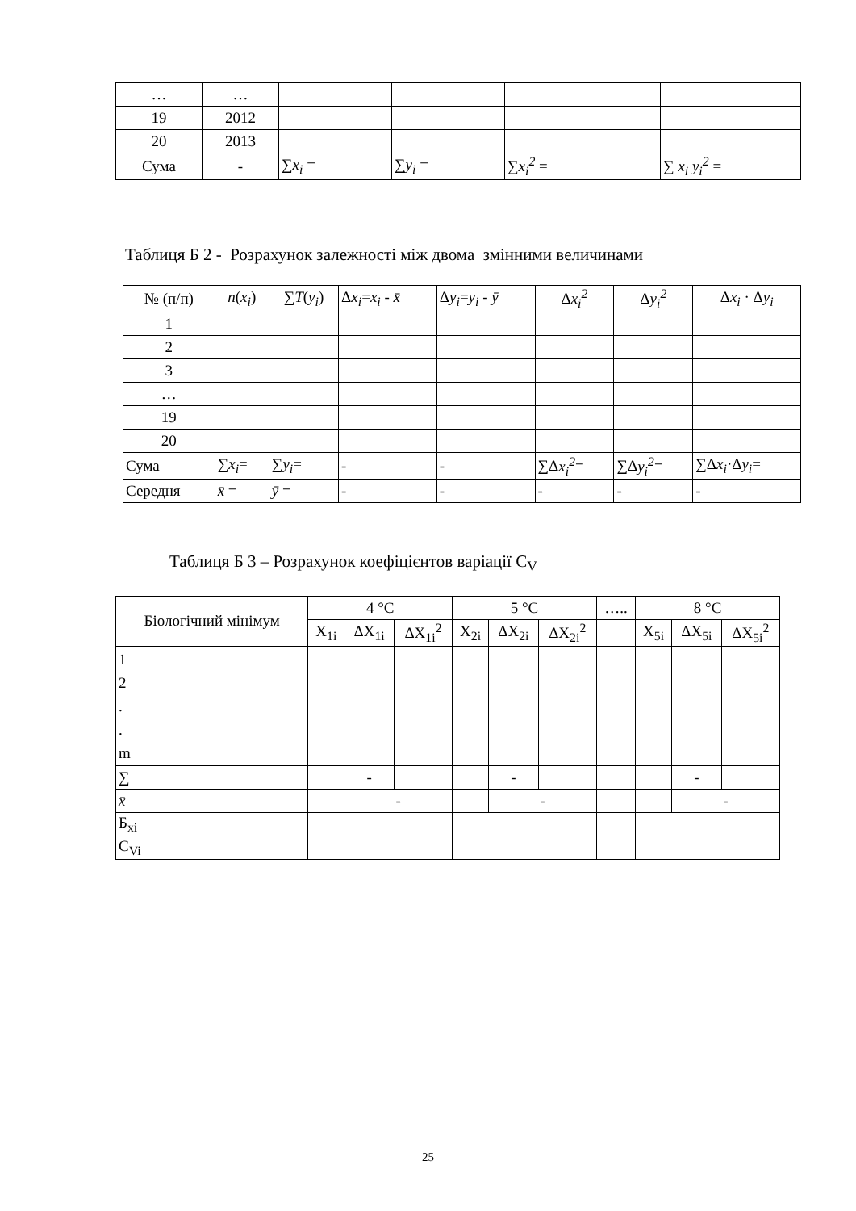| … | … | | | | |
| 19 | 2012 | | | | |
| 20 | 2013 | | | | |
| Сума | - | ∑ x<sub>i</sub> = | ∑ y<sub>i</sub> = | ∑ x<sub>i</sub><sup>2</sup> = | ∑ x<sub>i</sub> y<sub>i</sub><sup>2</sup> = |
Таблиця Б 2 - Розрахунок залежності між двома змінними величинами
| № (п/п) | n ( x<sub>i</sub> ) | ∑ T ( y<sub>i</sub> ) | Δ x<sub>i</sub> = x<sub>i</sub> - x̄ | Δ y<sub>i</sub> = y<sub>i</sub> - ȳ | Δ x<sub>i</sub><sup>2</sup> | Δ y<sub>i</sub><sup>2</sup> | Δ x<sub>i</sub> · Δ y<sub>i</sub> |
| 1 | | | | | | | |
| 2 | | | | | | | |
| 3 | | | | | | | |
| … | | | | | | | |
| 19 | | | | | | | |
| 20 | | | | | | | |
| Сума | ∑ x<sub>i</sub> = | ∑ y<sub>i</sub> = | - | - | ∑Δ x<sub>i</sub><sup>2</sup> = | ∑Δ y<sub>i</sub><sup>2</sup> = | ∑Δ x<sub>i</sub> ·Δ y<sub>i</sub> = |
| Середня | x̄ = | ȳ = | - | - | - | - | - |
Таблиця Б 3 – Розрахунок коефіцієнтов варіації C<sub>V</sub>
| Біологічний мінімум | 4 °C | | | 5 °C | | | ….. | 8 °C | | |
| | X<sub>1i</sub> | ΔX<sub>1i</sub> | ΔX<sub>1i</sub><sup>2</sup> | X<sub>2i</sub> | ΔX<sub>2i</sub> | ΔX<sub>2i</sub><sup>2</sup> | | X<sub>5i</sub> | ΔX<sub>5i</sub> | ΔX<sub>5i</sub><sup>2</sup> |
| 1 2 . . m | | | | | | | | | | |
| ∑ | | - | | | - | | | | - | |
| x̄ | | - | | | - | | | | - | |
| Б<sub>xi</sub> | | | | | | | | | | |
| C<sub>Vi</sub> | | | | | | | | | | |
25